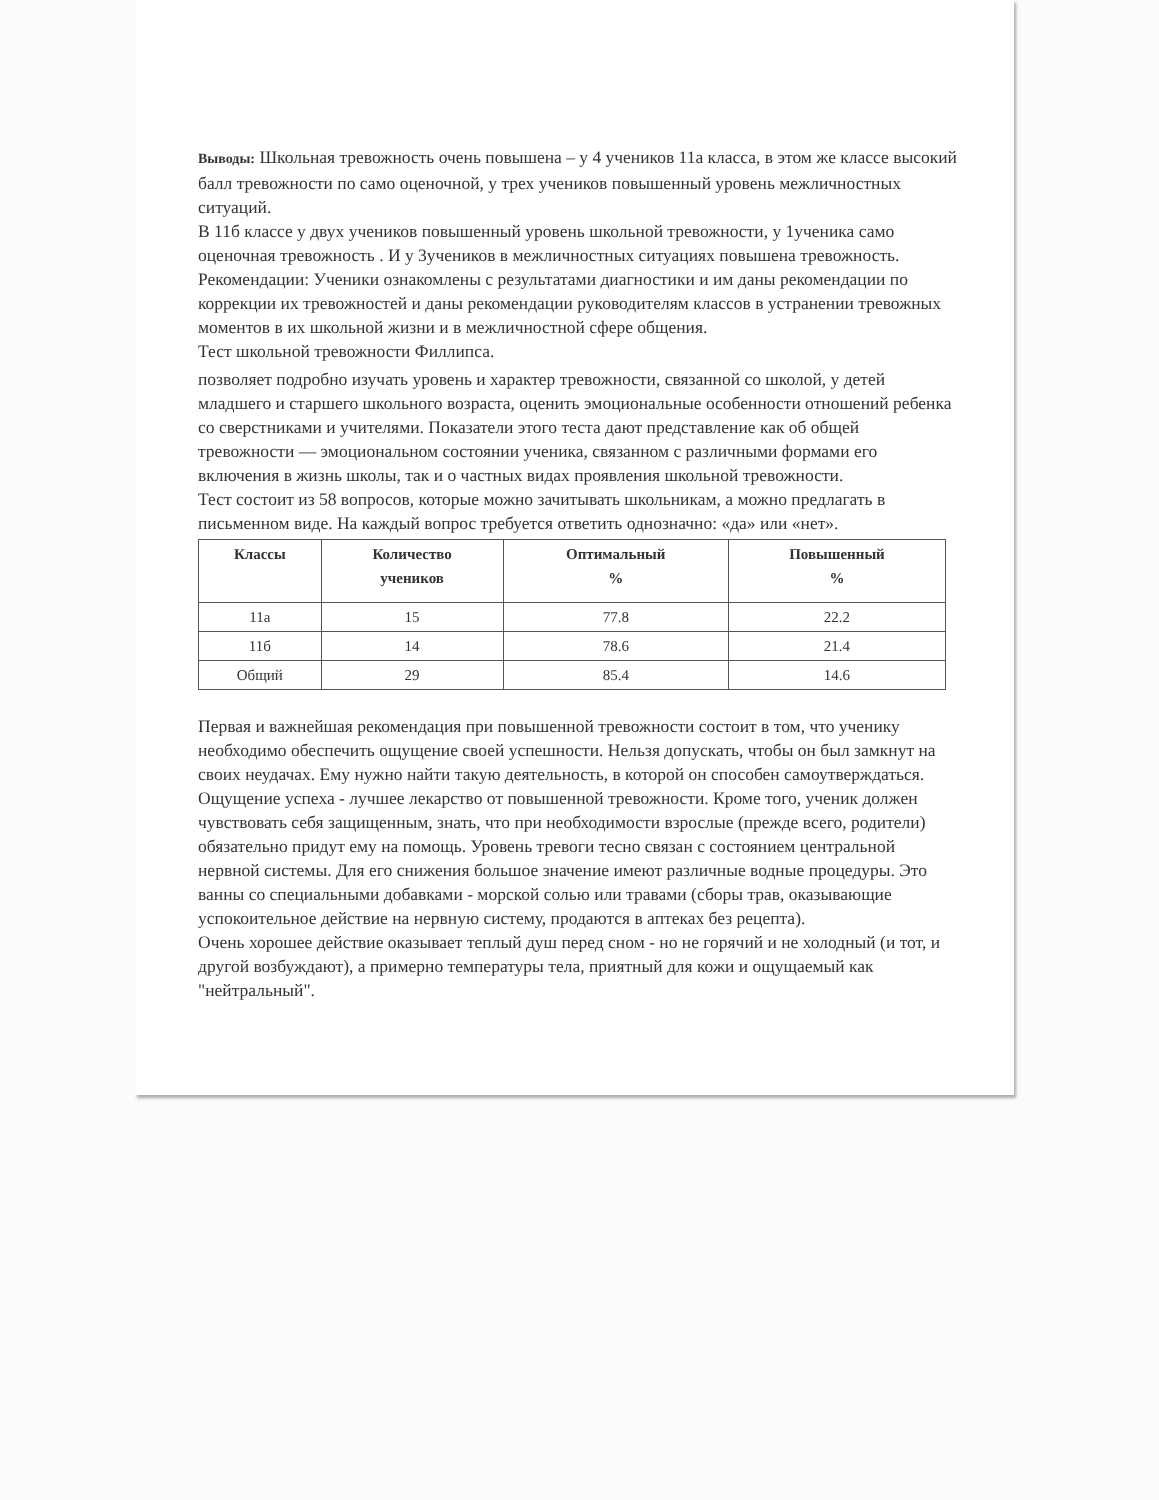Выводы: Школьная тревожность очень повышена – у 4 учеников 11а класса, в этом же классе высокий балл тревожности по само оценочной, у трех учеников повышенный уровень межличностных ситуаций.
В 11б классе у двух учеников повышенный уровень школьной тревожности, у 1ученика само оценочная тревожность . И у 3учеников в межличностных ситуациях повышена тревожность.
Рекомендации: Ученики ознакомлены с результатами диагностики и им даны рекомендации по коррекции их тревожностей и даны рекомендации руководителям классов в устранении тревожных моментов в их школьной жизни и в межличностной сфере общения.
Тест школьной тревожности Филлипса.
позволяет подробно изучать уровень и характер тревожности, связанной со школой, у детей младшего и старшего школьного возраста, оценить эмоциональные особенности отношений ребенка со сверстниками и учителями. Показатели этого теста дают представление как об общей тревожности — эмоциональном состоянии ученика, связанном с различными формами его включения в жизнь школы, так и о частных видах проявления школьной тревожности.
Тест состоит из 58 вопросов, которые можно зачитывать школьникам, а можно предлагать в письменном виде. На каждый вопрос требуется ответить однозначно: «да» или «нет».
| Классы | Количество учеников | Оптимальный % | Повышенный % |
| --- | --- | --- | --- |
| 11а | 15 | 77.8 | 22.2 |
| 11б | 14 | 78.6 | 21.4 |
| Общий | 29 | 85.4 | 14.6 |
Первая и важнейшая рекомендация при повышенной тревожности состоит в том, что ученику необходимо обеспечить ощущение своей успешности. Нельзя допускать, чтобы он был замкнут на своих неудачах. Ему нужно найти такую деятельность, в которой он способен самоутверждаться. Ощущение успеха - лучшее лекарство от повышенной тревожности. Кроме того, ученик должен чувствовать себя защищенным, знать, что при необходимости взрослые (прежде всего, родители) обязательно придут ему на помощь. Уровень тревоги тесно связан с состоянием центральной нервной системы. Для его снижения большое значение имеют различные водные процедуры. Это ванны со специальными добавками - морской солью или травами (сборы трав, оказывающие успокоительное действие на нервную систему, продаются в аптеках без рецепта).
Очень хорошее действие оказывает теплый душ перед сном - но не горячий и не холодный (и тот, и другой возбуждают), а примерно температуры тела, приятный для кожи и ощущаемый как "нейтральный".